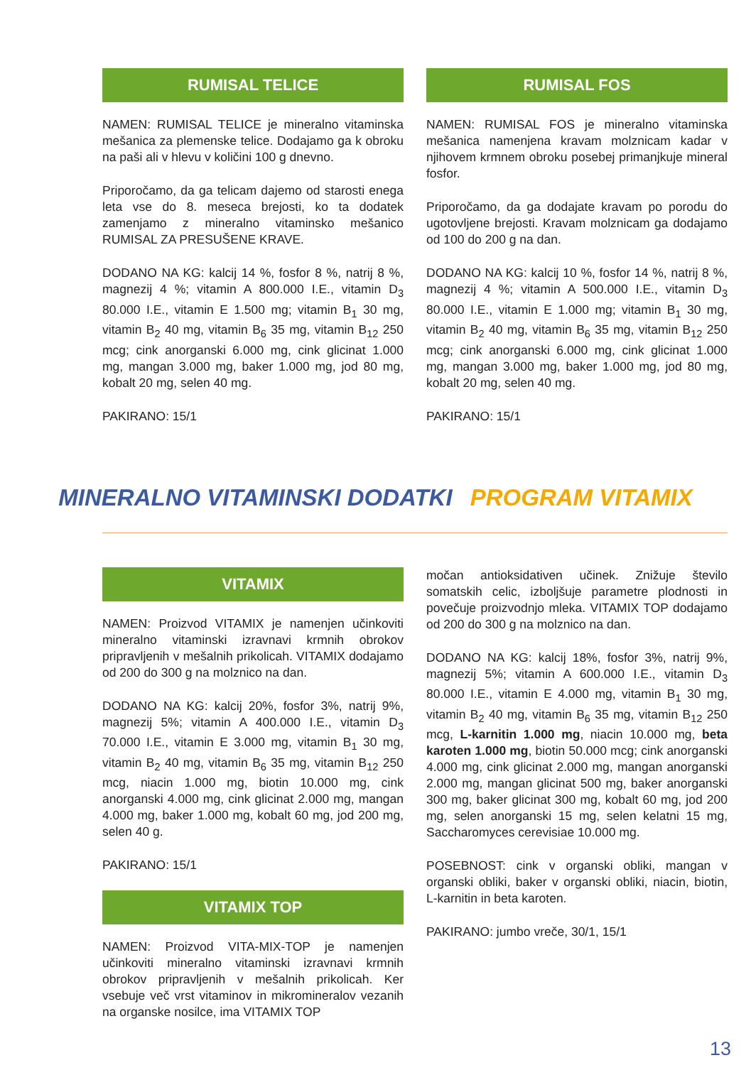RUMISAL TELICE
NAMEN: RUMISAL TELICE je mineralno vitaminska mešanica za plemenske telice. Dodajamo ga k obroku na paši ali v hlevu v količini 100 g dnevno.
Priporočamo, da ga telicam dajemo od starosti enega leta vse do 8. meseca brejosti, ko ta dodatek zamenjamo z mineralno vitaminsko mešanico RUMISAL ZA PRESUŠENE KRAVE.
DODANO NA KG: kalcij 14 %, fosfor 8 %, natrij 8 %, magnezij 4 %; vitamin A 800.000 I.E., vitamin D<sub>3</sub> 80.000 I.E., vitamin E 1.500 mg; vitamin B<sub>1</sub> 30 mg, vitamin B<sub>2</sub> 40 mg, vitamin B<sub>6</sub> 35 mg, vitamin B<sub>12</sub> 250 mcg; cink anorganski 6.000 mg, cink glicinat 1.000 mg, mangan 3.000 mg, baker 1.000 mg, jod 80 mg, kobalt 20 mg, selen 40 mg.
PAKIRANO: 15/1
RUMISAL FOS
NAMEN: RUMISAL FOS je mineralno vitaminska mešanica namenjena kravam molznicam kadar v njihovem krmnem obroku posebej primanjkuje mineral fosfor.
Priporočamo, da ga dodajate kravam po porodu do ugotovljene brejosti. Kravam molznicam ga dodajamo od 100 do 200 g na dan.
DODANO NA KG: kalcij 10 %, fosfor 14 %, natrij 8 %, magnezij 4 %; vitamin A 500.000 I.E., vitamin D<sub>3</sub> 80.000 I.E., vitamin E 1.000 mg; vitamin B<sub>1</sub> 30 mg, vitamin B<sub>2</sub> 40 mg, vitamin B<sub>6</sub> 35 mg, vitamin B<sub>12</sub> 250 mcg; cink anorganski 6.000 mg, cink glicinat 1.000 mg, mangan 3.000 mg, baker 1.000 mg, jod 80 mg, kobalt 20 mg, selen 40 mg.
PAKIRANO: 15/1
MINERALNO VITAMINSKI DODATKI PROGRAM VITAMIX
VITAMIX
NAMEN: Proizvod VITAMIX je namenjen učinkoviti mineralno vitaminski izravnavi krmnih obrokov pripravljenih v mešalnih prikolicah. VITAMIX dodajamo od 200 do 300 g na molznico na dan.
DODANO NA KG: kalcij 20%, fosfor 3%, natrij 9%, magnezij 5%; vitamin A 400.000 I.E., vitamin D<sub>3</sub> 70.000 I.E., vitamin E 3.000 mg, vitamin B<sub>1</sub> 30 mg, vitamin B<sub>2</sub> 40 mg, vitamin B<sub>6</sub> 35 mg, vitamin B<sub>12</sub> 250 mcg, niacin 1.000 mg, biotin 10.000 mg, cink anorganski 4.000 mg, cink glicinat 2.000 mg, mangan 4.000 mg, baker 1.000 mg, kobalt 60 mg, jod 200 mg, selen 40 g.
PAKIRANO: 15/1
VITAMIX TOP
NAMEN: Proizvod VITA-MIX-TOP je namenjen učinkoviti mineralno vitaminski izravnavi krmnih obrokov pripravljenih v mešalnih prikolicah. Ker vsebuje več vrst vitaminov in mikromineralov vezanih na organske nosilce, ima VITAMIX TOP
močan antioksidativen učinek. Znižuje število somatskih celic, izboljšuje parametre plodnosti in povečuje proizvodnjo mleka. VITAMIX TOP dodajamo od 200 do 300 g na molznico na dan.
DODANO NA KG: kalcij 18%, fosfor 3%, natrij 9%, magnezij 5%; vitamin A 600.000 I.E., vitamin D<sub>3</sub> 80.000 I.E., vitamin E 4.000 mg, vitamin B<sub>1</sub> 30 mg, vitamin B<sub>2</sub> 40 mg, vitamin B<sub>6</sub> 35 mg, vitamin B<sub>12</sub> 250 mcg, L-karnitin 1.000 mg, niacin 10.000 mg, beta karoten 1.000 mg, biotin 50.000 mcg; cink anorganski 4.000 mg, cink glicinat 2.000 mg, mangan anorganski 2.000 mg, mangan glicinat 500 mg, baker anorganski 300 mg, baker glicinat 300 mg, kobalt 60 mg, jod 200 mg, selen anorganski 15 mg, selen kelatni 15 mg, Saccharomyces cerevisiae 10.000 mg.
POSEBNOST: cink v organski obliki, mangan v organski obliki, baker v organski obliki, niacin, biotin, L-karnitin in beta karoten.
PAKIRANO: jumbo vreče, 30/1, 15/1
13